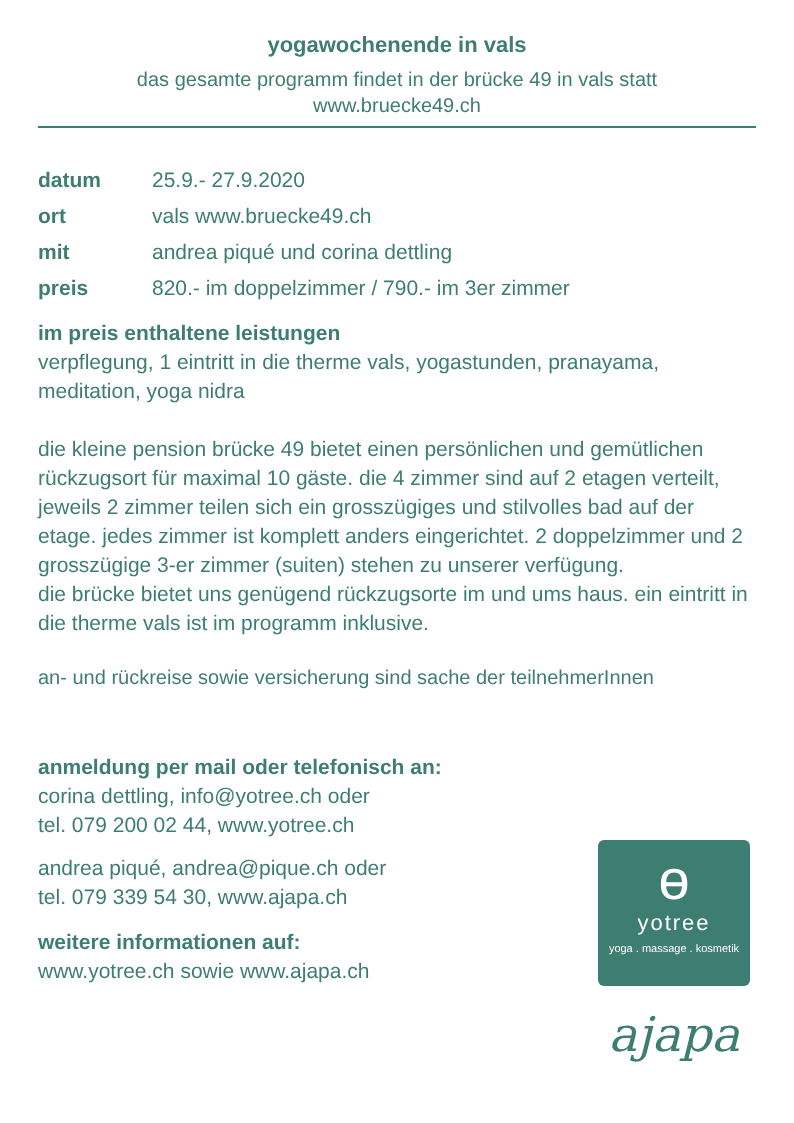yogawochenende in vals
das gesamte programm findet in der brücke 49 in vals statt
www.bruecke49.ch
datum 25.9.- 27.9.2020
ort vals www.bruecke49.ch
mit andrea piqué und corina dettling
preis 820.- im doppelzimmer / 790.- im 3er zimmer
im preis enthaltene leistungen
verpflegung, 1 eintritt in die therme vals, yogastunden, pranayama, meditation, yoga nidra
die kleine pension brücke 49 bietet einen persönlichen und gemütlichen rückzugsort für maximal 10 gäste. die 4 zimmer sind auf 2 etagen verteilt, jeweils 2 zimmer teilen sich ein grosszügiges und stilvolles bad auf der etage. jedes zimmer ist komplett anders eingerichtet. 2 doppelzimmer und 2 grosszügige 3-er zimmer (suiten) stehen zu unserer verfügung.
die brücke bietet uns genügend rückzugsorte im und ums haus. ein eintritt in die therme vals ist im programm inklusive.
an- und rückreise sowie versicherung sind sache der teilnehmerInnen
anmeldung per mail oder telefonisch an:
corina dettling, info@yotree.ch oder
tel. 079 200 02 44, www.yotree.ch
andrea piqué, andrea@pique.ch oder
tel. 079 339 54 30, www.ajapa.ch
weitere informationen auf:
www.yotree.ch sowie www.ajapa.ch
ɵ
yotree
yoga . massage . kosmetik
ajapa